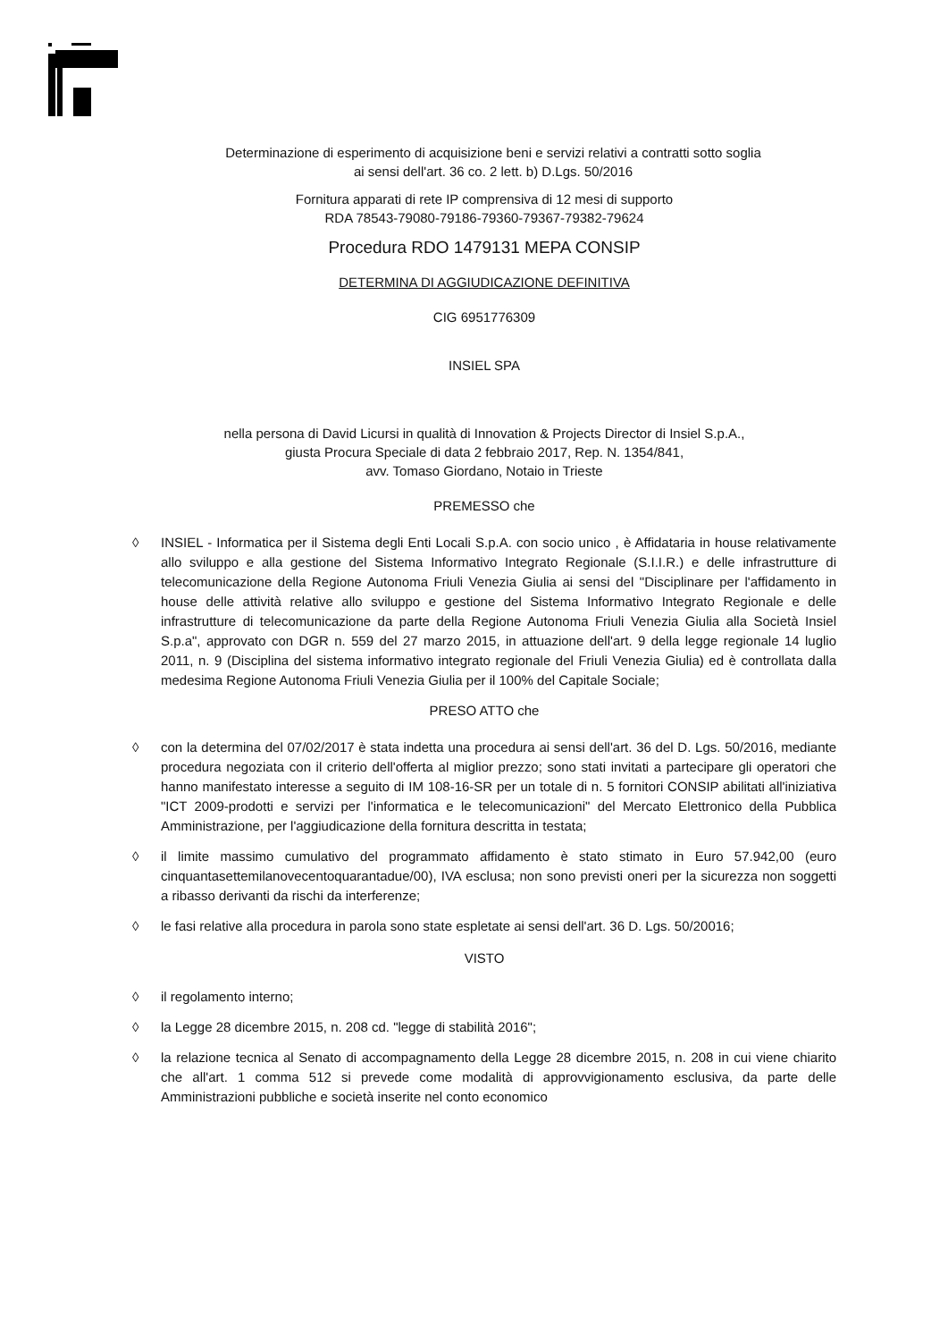Determinazione di esperimento di acquisizione beni e servizi relativi a contratti sotto soglia
ai sensi dell'art. 36 co. 2 lett. b) D.Lgs. 50/2016
Fornitura apparati di rete IP comprensiva di 12 mesi di supporto
RDA 78543-79080-79186-79360-79367-79382-79624
Procedura RDO 1479131 MEPA CONSIP
DETERMINA DI AGGIUDICAZIONE DEFINITIVA
CIG 6951776309
INSIEL SPA
nella persona di David Licursi in qualità di Innovation & Projects Director di Insiel S.p.A.,
giusta Procura Speciale di data 2 febbraio 2017, Rep. N. 1354/841,
avv. Tomaso Giordano, Notaio in Trieste
PREMESSO che
◊ INSIEL - Informatica per il Sistema degli Enti Locali S.p.A. con socio unico , è Affidataria in house relativamente allo sviluppo e alla gestione del Sistema Informativo Integrato Regionale (S.I.I.R.) e delle infrastrutture di telecomunicazione della Regione Autonoma Friuli Venezia Giulia ai sensi del "Disciplinare per l'affidamento in house delle attività relative allo sviluppo e gestione del Sistema Informativo Integrato Regionale e delle infrastrutture di telecomunicazione da parte della Regione Autonoma Friuli Venezia Giulia alla Società Insiel S.p.a", approvato con DGR n. 559 del 27 marzo 2015, in attuazione dell'art. 9 della legge regionale 14 luglio 2011, n. 9 (Disciplina del sistema informativo integrato regionale del Friuli Venezia Giulia) ed è controllata dalla medesima Regione Autonoma Friuli Venezia Giulia per il 100% del Capitale Sociale;
PRESO ATTO che
◊ con la determina del 07/02/2017 è stata indetta una procedura ai sensi dell'art. 36 del D. Lgs. 50/2016, mediante procedura negoziata con il criterio dell'offerta al miglior prezzo; sono stati invitati a partecipare gli operatori che hanno manifestato interesse a seguito di IM 108-16-SR per un totale di n. 5 fornitori CONSIP abilitati all'iniziativa "ICT 2009-prodotti e servizi per l'informatica e le telecomunicazioni" del Mercato Elettronico della Pubblica Amministrazione, per l'aggiudicazione della fornitura descritta in testata;
◊ il limite massimo cumulativo del programmato affidamento è stato stimato in Euro 57.942,00 (euro cinquantasettemilanovecentoquarantadue/00), IVA esclusa; non sono previsti oneri per la sicurezza non soggetti a ribasso derivanti da rischi da interferenze;
◊ le fasi relative alla procedura in parola sono state espletate ai sensi dell'art. 36 D. Lgs. 50/20016;
VISTO
◊ il regolamento interno;
◊ la Legge 28 dicembre 2015, n. 208 cd. "legge di stabilità 2016";
◊ la relazione tecnica al Senato di accompagnamento della Legge 28 dicembre 2015, n. 208 in cui viene chiarito che all'art. 1 comma 512 si prevede come modalità di approvvigionamento esclusiva, da parte delle Amministrazioni pubbliche e società inserite nel conto economico